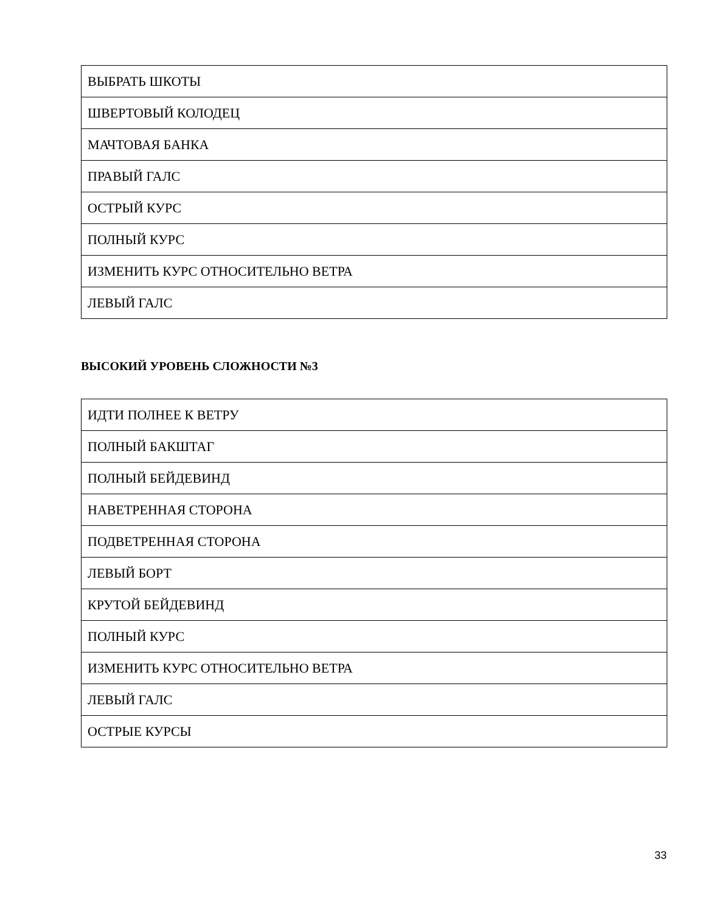| ВЫБРАТЬ ШКОТЫ |
| ШВЕРТОВЫЙ КОЛОДЕЦ |
| МАЧТОВАЯ БАНКА |
| ПРАВЫЙ ГАЛС |
| ОСТРЫЙ КУРС |
| ПОЛНЫЙ КУРС |
| ИЗМЕНИТЬ КУРС ОТНОСИТЕЛЬНО ВЕТРА |
| ЛЕВЫЙ ГАЛС |
ВЫСОКИЙ УРОВЕНЬ СЛОЖНОСТИ №3
| ИДТИ ПОЛНЕЕ К ВЕТРУ |
| ПОЛНЫЙ БАКШТАГ |
| ПОЛНЫЙ БЕЙДЕВИНД |
| НАВЕТРЕННАЯ СТОРОНА |
| ПОДВЕТРЕННАЯ СТОРОНА |
| ЛЕВЫЙ БОРТ |
| КРУТОЙ БЕЙДЕВИНД |
| ПОЛНЫЙ КУРС |
| ИЗМЕНИТЬ КУРС ОТНОСИТЕЛЬНО ВЕТРА |
| ЛЕВЫЙ ГАЛС |
| ОСТРЫЕ КУРСЫ |
33